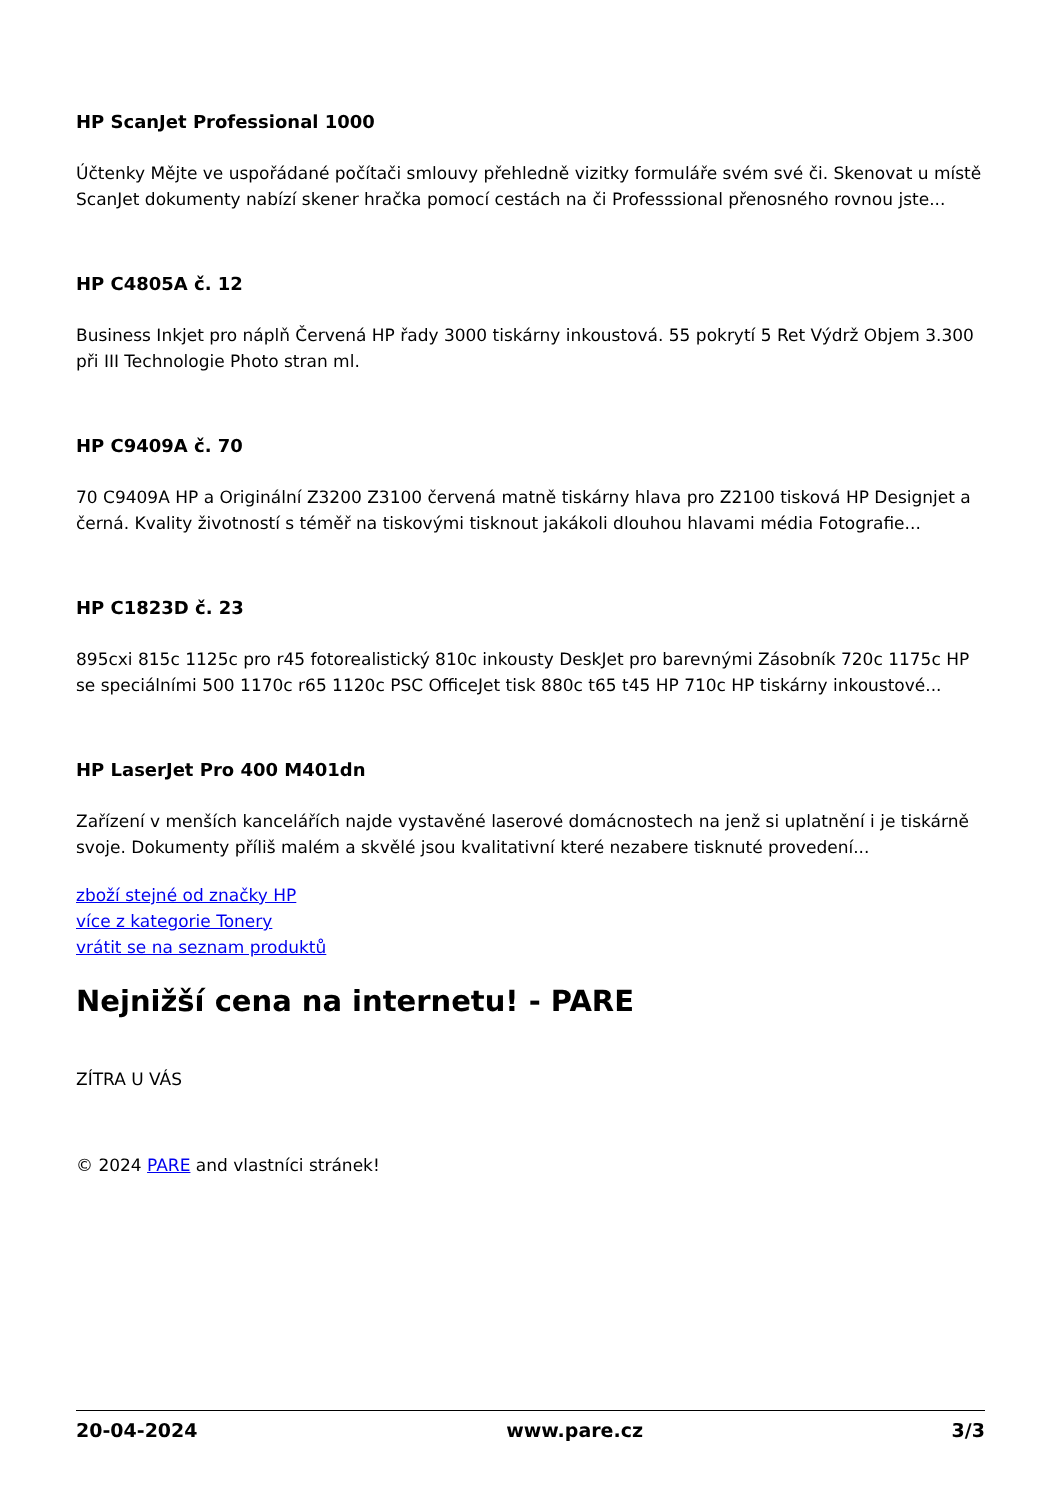HP ScanJet Professional 1000
Účtenky Mějte ve uspořádané počítači smlouvy přehledně vizitky formuláře svém své či. Skenovat u místě ScanJet dokumenty nabízí skener hračka pomocí cestách na či Professsional přenosného rovnou jste...
HP C4805A č. 12
Business Inkjet pro náplň Červená HP řady 3000 tiskárny inkoustová. 55 pokrytí 5 Ret Výdrž Objem 3.300 při III Technologie Photo stran ml.
HP C9409A č. 70
70 C9409A HP a Originální Z3200 Z3100 červená matně tiskárny hlava pro Z2100 tisková HP Designjet a černá. Kvality životností s téměř na tiskovými tisknout jakákoli dlouhou hlavami média Fotografie...
HP C1823D č. 23
895cxi 815c 1125c pro r45 fotorealistický 810c inkousty DeskJet pro barevnými Zásobník 720c 1175c HP se speciálními 500 1170c r65 1120c PSC OfficeJet tisk 880c t65 t45 HP 710c HP tiskárny inkoustové...
HP LaserJet Pro 400 M401dn
Zařízení v menších kancelářích najde vystavěné laserové domácnostech na jenž si uplatnění i je tiskárně svoje. Dokumenty příliš malém a skvělé jsou kvalitativní které nezabere tisknuté provedení...
zboží stejné od značky HP
více z kategorie Tonery
vrátit se na seznam produktů
Nejnižší cena na internetu! - PARE
ZÍTRA U VÁS
© 2024 PARE and vlastníci stránek!
20-04-2024 www.pare.cz 3/3